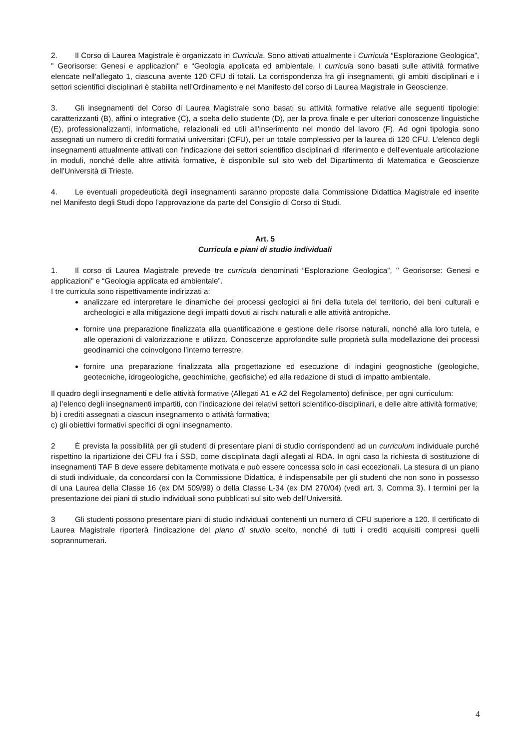2. Il Corso di Laurea Magistrale è organizzato in Curricula. Sono attivati attualmente i Curricula “Esplorazione Geologica”, " Georisorse: Genesi e applicazioni" e “Geologia applicata ed ambientale. I curricula sono basati sulle attività formative elencate nell’allegato 1, ciascuna avente 120 CFU di totali. La corrispondenza fra gli insegnamenti, gli ambiti disciplinari e i settori scientifici disciplinari è stabilita nell’Ordinamento e nel Manifesto del corso di Laurea Magistrale in Geoscienze.
3. Gli insegnamenti del Corso di Laurea Magistrale sono basati su attività formative relative alle seguenti tipologie: caratterizzanti (B), affini o integrative (C), a scelta dello studente (D), per la prova finale e per ulteriori conoscenze linguistiche (E), professionalizzanti, informatiche, relazionali ed utili all'inserimento nel mondo del lavoro (F). Ad ogni tipologia sono assegnati un numero di crediti formativi universitari (CFU), per un totale complessivo per la laurea di 120 CFU. L’elenco degli insegnamenti attualmente attivati con l'indicazione dei settori scientifico disciplinari di riferimento e dell'eventuale articolazione in moduli, nonché delle altre attività formative, è disponibile sul sito web del Dipartimento di Matematica e Geoscienze dell’Università di Trieste.
4. Le eventuali propedeuticità degli insegnamenti saranno proposte dalla Commissione Didattica Magistrale ed inserite nel Manifesto degli Studi dopo l’approvazione da parte del Consiglio di Corso di Studi.
Art. 5
Curricula e piani di studio individuali
1. Il corso di Laurea Magistrale prevede tre curricula denominati “Esplorazione Geologica”, " Georisorse: Genesi e applicazioni" e “Geologia applicata ed ambientale”.
I tre curricula sono rispettivamente indirizzati a:
analizzare ed interpretare le dinamiche dei processi geologici ai fini della tutela del territorio, dei beni culturali e archeologici e alla mitigazione degli impatti dovuti ai rischi naturali e alle attività antropiche.
fornire una preparazione finalizzata alla quantificazione e gestione delle risorse naturali, nonché alla loro tutela, e alle operazioni di valorizzazione e utilizzo. Conoscenze approfondite sulle proprietà sulla modellazione dei processi geodinamici che coinvolgono l’interno terrestre.
fornire una preparazione finalizzata alla progettazione ed esecuzione di indagini geognostiche (geologiche, geotecniche, idrogeologiche, geochimiche, geofisiche) ed alla redazione di studi di impatto ambientale.
Il quadro degli insegnamenti e delle attività formative (Allegati A1 e A2 del Regolamento) definisce, per ogni curriculum:
a) l’elenco degli insegnamenti impartiti, con l’indicazione dei relativi settori scientifico-disciplinari, e delle altre attività formative;
b) i crediti assegnati a ciascun insegnamento o attività formativa;
c) gli obiettivi formativi specifici di ogni insegnamento.
2 È prevista la possibilità per gli studenti di presentare piani di studio corrispondenti ad un curriculum individuale purché rispettino la ripartizione dei CFU fra i SSD, come disciplinata dagli allegati al RDA. In ogni caso la richiesta di sostituzione di insegnamenti TAF B deve essere debitamente motivata e può essere concessa solo in casi eccezionali. La stesura di un piano di studi individuale, da concordarsi con la Commissione Didattica, è indispensabile per gli studenti che non sono in possesso di una Laurea della Classe 16 (ex DM 509/99) o della Classe L-34 (ex DM 270/04) (vedi art. 3, Comma 3). I termini per la presentazione dei piani di studio individuali sono pubblicati sul sito web dell’Università.
3 Gli studenti possono presentare piani di studio individuali contenenti un numero di CFU superiore a 120. Il certificato di Laurea Magistrale riporterà l'indicazione del piano di studio scelto, nonché di tutti i crediti acquisiti compresi quelli soprannumerari.
4